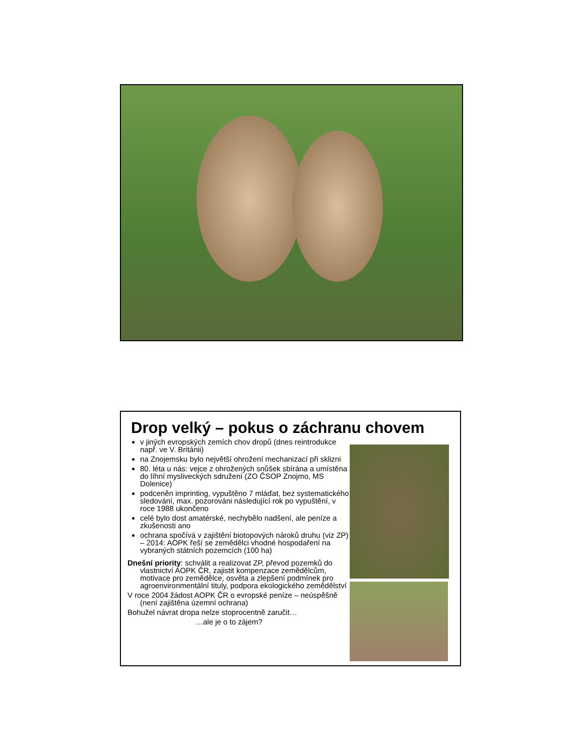Drop velký – pokus o záchranu chovem
v jiných evropských zemích chov dropů (dnes reintrodukce např. ve V. Británii)
na Znojemsku bylo největší ohrožení mechanizací při sklizni
80. léta u nás: vejce z ohrožených snůšek sbírána a umístěna do líhní mysliveckých sdružení (ZO ČSOP Znojmo, MS Dolenice)
podceněn imprinting, vypuštěno 7 mláďat, bez systematického sledování, max. pozorováni následující rok po vypuštění, v roce 1988 ukončeno
celé bylo dost amatérské, nechybělo nadšení, ale peníze a zkušenosti ano
ochrana spočívá v zajištění biotopových nároků druhu (viz ZP) – 2014: AOPK řeší se zemědělci vhodné hospodaření na vybraných státních pozemcích (100 ha)
Dnešní priority: schválit a realizovat ZP, převod pozemků do vlastnictví AOPK ČR, zajistit kompenzace zemědělcům, motivace pro zemědělce, osvěta a zlepšení podmínek pro agroenvironmentální tituly, podpora ekologického zemědělství
V roce 2004 žádost AOPK ČR o evropské peníze – neúspěšně (není zajištěna územní ochrana)
Bohužel návrat dropa nelze stoprocentně zaručit…
…ale je o to zájem?